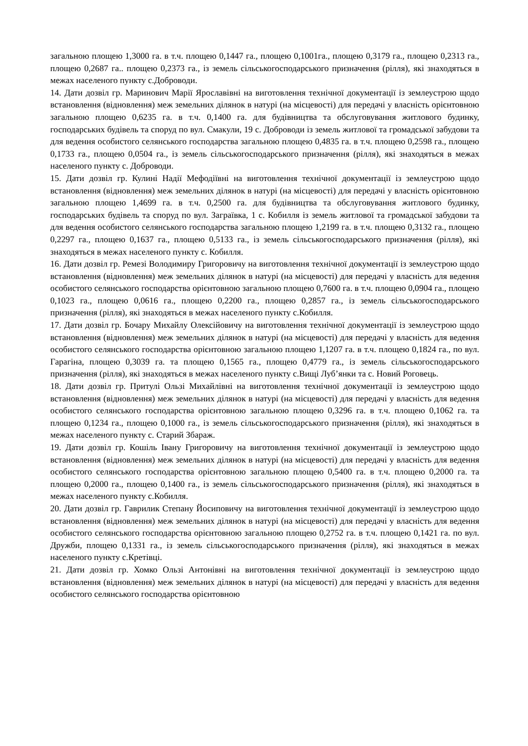загальною площею 1,3000 га. в т.ч. площею 0,1447 га., площею 0,1001га., площею 0,3179 га., площею 0,2313 га., площею 0,2687 га.. площею 0,2373 га., із земель сільськогосподарського призначення (рілля), які знаходяться в межах населеного пункту с.Доброводи.
14. Дати дозвіл гр. Маринович Марії Ярославівні на виготовлення технічної документації із землеустрою щодо встановлення (відновлення) меж земельних ділянок в натурі (на місцевості) для передачі у власність орієнтовною загальною площею 0,6235 га. в т.ч. 0,1400 га. для будівництва та обслуговування житлового будинку, господарських будівель та споруд по вул. Смакули, 19 с. Доброводи із земель житлової та громадської забудови та для ведення особистого селянського господарства загальною площею 0,4835 га. в т.ч. площею 0,2598 га., площею 0,1733 га., площею 0,0504 га., із земель сільськогосподарського призначення (рілля), які знаходяться в межах населеного пункту с. Доброводи.
15. Дати дозвіл гр. Кулині Надії Мефодіївні на виготовлення технічної документації із землеустрою щодо встановлення (відновлення) меж земельних ділянок в натурі (на місцевості) для передачі у власність орієнтовною загальною площею 1,4699 га. в т.ч. 0,2500 га. для будівництва та обслуговування житлового будинку, господарських будівель та споруд по вул. Заграївка, 1 с. Кобилля із земель житлової та громадської забудови та для ведення особистого селянського господарства загальною площею 1,2199 га. в т.ч. площею 0,3132 га., площею 0,2297 га., площею 0,1637 га., площею 0,5133 га., із земель сільськогосподарського призначення (рілля), які знаходяться в межах населеного пункту с. Кобилля.
16. Дати дозвіл гр. Ремезі Володимиру Григоровичу на виготовлення технічної документації із землеустрою щодо встановлення (відновлення) меж земельних ділянок в натурі (на місцевості) для передачі у власність для ведення особистого селянського господарства орієнтовною загальною площею 0,7600 га. в т.ч. площею 0,0904 га., площею 0,1023 га., площею 0,0616 га., площею 0,2200 га., площею 0,2857 га., із земель сільськогосподарського призначення (рілля), які знаходяться в межах населеного пункту с.Кобилля.
17. Дати дозвіл гр. Бочару Михайлу Олексійовичу на виготовлення технічної документації із землеустрою щодо встановлення (відновлення) меж земельних ділянок в натурі (на місцевості) для передачі у власність для ведення особистого селянського господарства орієнтовною загальною площею 1,1207 га. в т.ч. площею 0,1824 га., по вул. Гарагіна, площею 0,3039 га. та площею 0,1565 га., площею 0,4779 га., із земель сільськогосподарського призначення (рілля), які знаходяться в межах населеного пункту с.Вищі Луб’янки та с. Новий Роговець.
18. Дати дозвіл гр. Притулі Ользі Михайлівні на виготовлення технічної документації із землеустрою щодо встановлення (відновлення) меж земельних ділянок в натурі (на місцевості) для передачі у власність для ведення особистого селянського господарства орієнтовною загальною площею 0,3296 га. в т.ч. площею 0,1062 га. та площею 0,1234 га., площею 0,1000 га., із земель сільськогосподарського призначення (рілля), які знаходяться в межах населеного пункту с. Старий Збараж.
19. Дати дозвіл гр. Кошіль Івану Григоровичу на виготовлення технічної документації із землеустрою щодо встановлення (відновлення) меж земельних ділянок в натурі (на місцевості) для передачі у власність для ведення особистого селянського господарства орієнтовною загальною площею 0,5400 га. в т.ч. площею 0,2000 га. та площею 0,2000 га., площею 0,1400 га., із земель сільськогосподарського призначення (рілля), які знаходяться в межах населеного пункту с.Кобилля.
20. Дати дозвіл гр. Гаврилик Степану Йосиповичу на виготовлення технічної документації із землеустрою щодо встановлення (відновлення) меж земельних ділянок в натурі (на місцевості) для передачі у власність для ведення особистого селянського господарства орієнтовною загальною площею 0,2752 га. в т.ч. площею 0,1421 га. по вул. Дружби, площею 0,1331 га., із земель сільськогосподарського призначення (рілля), які знаходяться в межах населеного пункту с.Кретівці.
21. Дати дозвіл гр. Хомко Ользі Антонівні на виготовлення технічної документації із землеустрою щодо встановлення (відновлення) меж земельних ділянок в натурі (на місцевості) для передачі у власність для ведення особистого селянського господарства орієнтовною